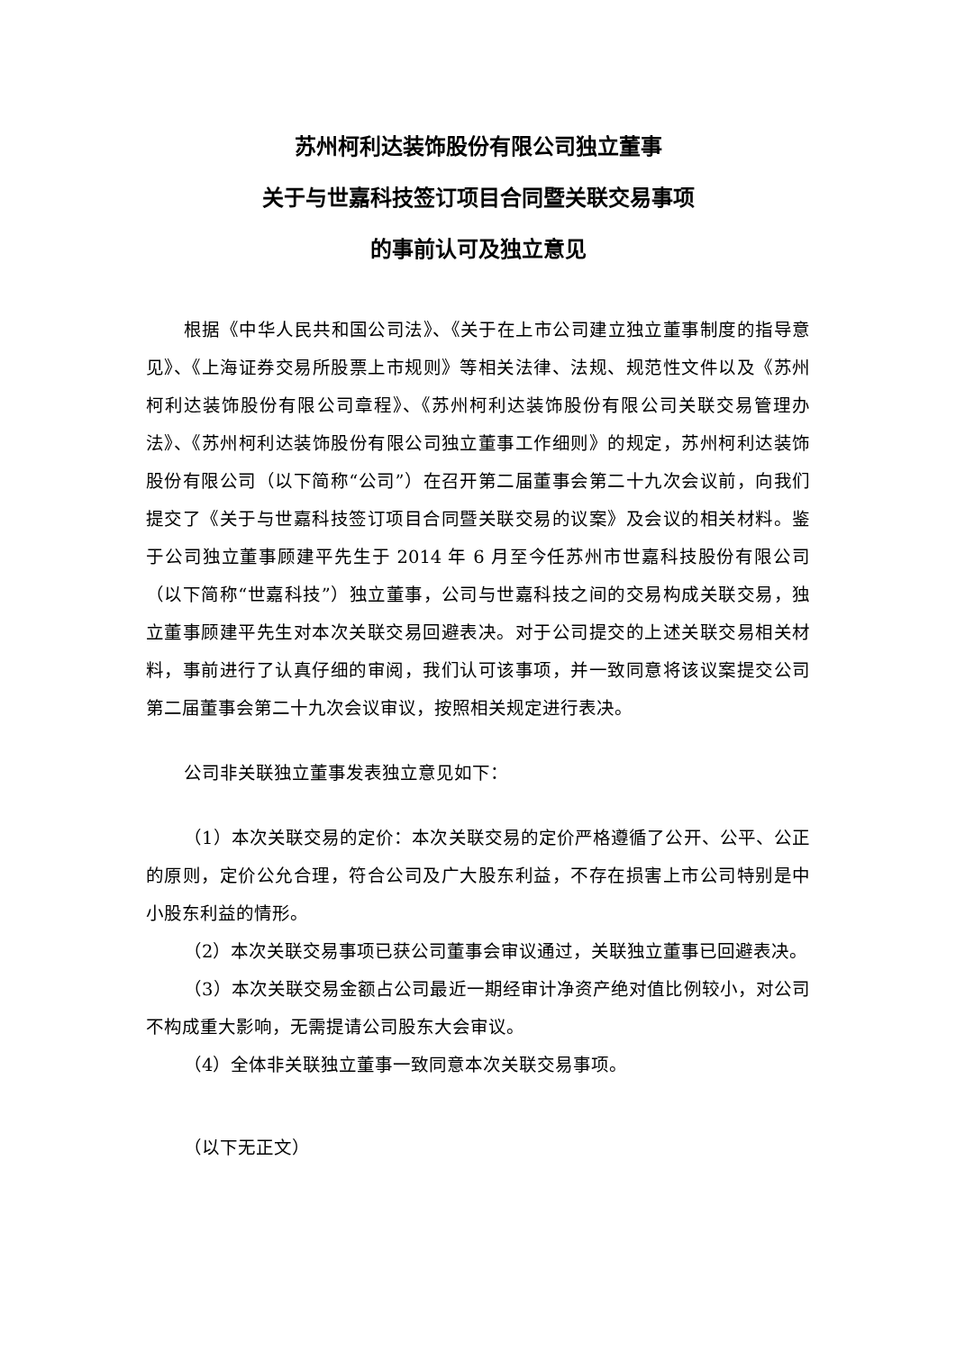苏州柯利达装饰股份有限公司独立董事
关于与世嘉科技签订项目合同暨关联交易事项
的事前认可及独立意见
根据《中华人民共和国公司法》、《关于在上市公司建立独立董事制度的指导意见》、《上海证券交易所股票上市规则》等相关法律、法规、规范性文件以及《苏州柯利达装饰股份有限公司章程》、《苏州柯利达装饰股份有限公司关联交易管理办法》、《苏州柯利达装饰股份有限公司独立董事工作细则》的规定，苏州柯利达装饰股份有限公司（以下简称“公司”）在召开第二届董事会第二十九次会议前，向我们提交了《关于与世嘉科技签订项目合同暨关联交易的议案》及会议的相关材料。鉴于公司独立董事顾建平先生于 2014 年 6 月至今任苏州市世嘉科技股份有限公司（以下简称“世嘉科技”）独立董事，公司与世嘉科技之间的交易构成关联交易，独立董事顾建平先生对本次关联交易回避表决。对于公司提交的上述关联交易相关材料，事前进行了认真仔细的审阅，我们认可该事项，并一致同意将该议案提交公司第二届董事会第二十九次会议审议，按照相关规定进行表决。
公司非关联独立董事发表独立意见如下：
（1）本次关联交易的定价：本次关联交易的定价严格遵循了公开、公平、公正的原则，定价公允合理，符合公司及广大股东利益，不存在损害上市公司特别是中小股东利益的情形。
（2）本次关联交易事项已获公司董事会审议通过，关联独立董事已回避表决。
（3）本次关联交易金额占公司最近一期经审计净资产绝对值比例较小，对公司不构成重大影响，无需提请公司股东大会审议。
（4）全体非关联独立董事一致同意本次关联交易事项。
（以下无正文）